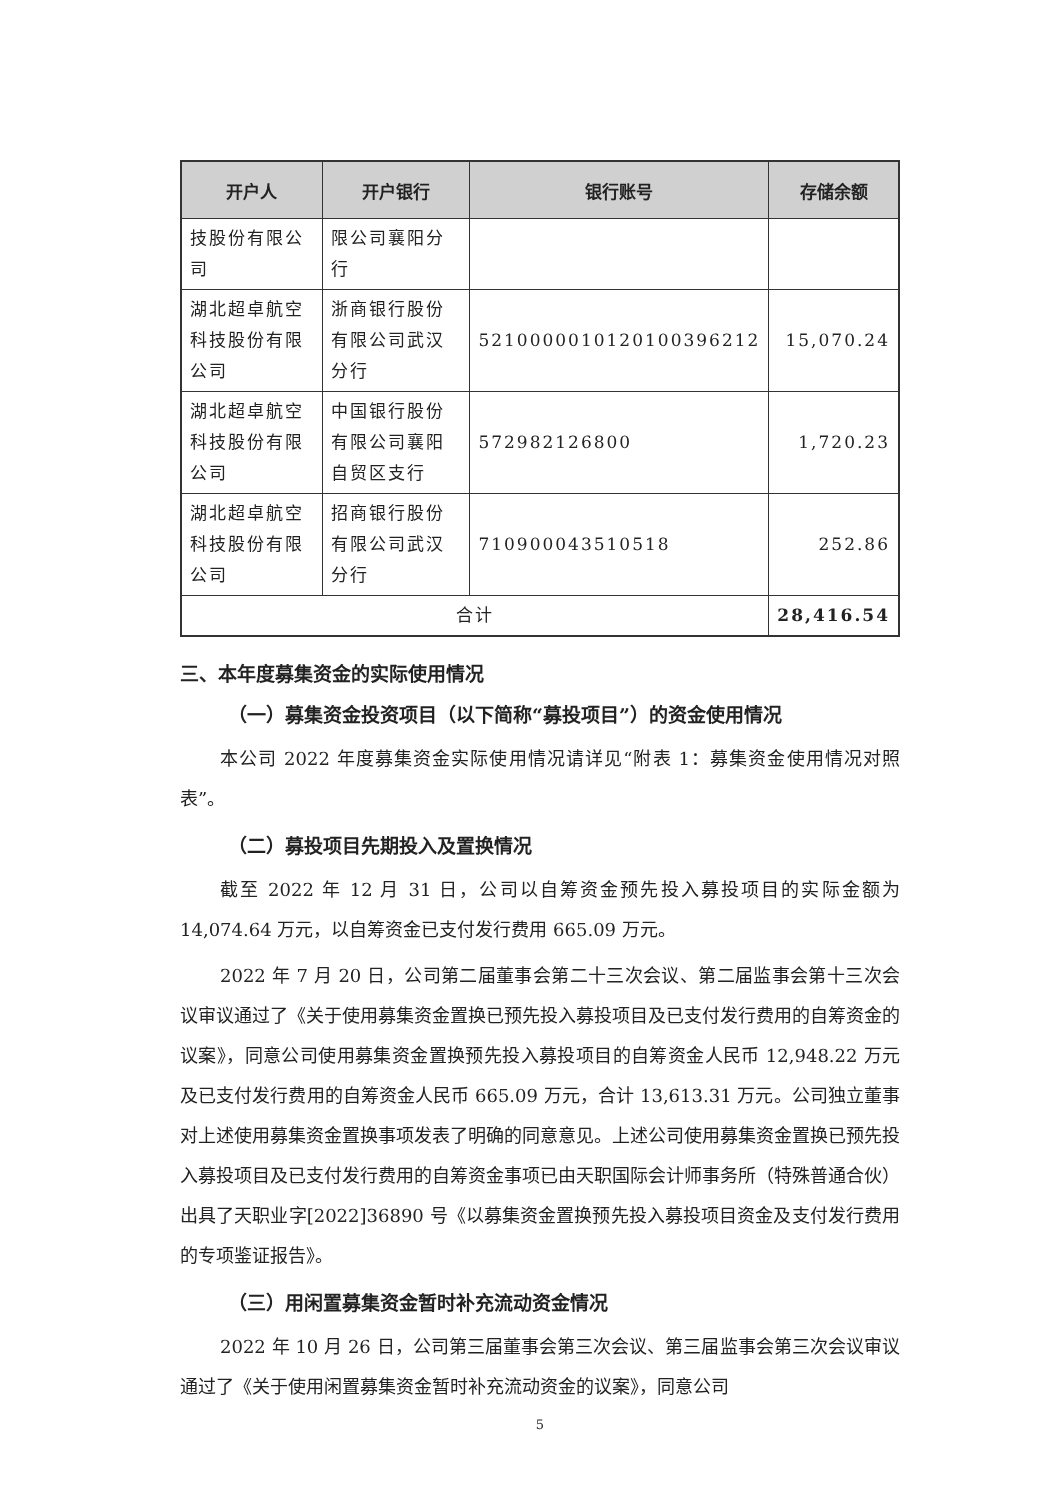| 开户人 | 开户银行 | 银行账号 | 存储余额 |
| --- | --- | --- | --- |
| 技股份有限公司 | 限公司襄阳分行 | | |
| 湖北超卓航空科技股份有限公司 | 浙商银行股份有限公司武汉分行 | 5210000010120100396212 | 15,070.24 |
| 湖北超卓航空科技股份有限公司 | 中国银行股份有限公司襄阳自贸区支行 | 572982126800 | 1,720.23 |
| 湖北超卓航空科技股份有限公司 | 招商银行股份有限公司武汉分行 | 710900043510518 | 252.86 |
| 合计 | | | 28,416.54 |
三、本年度募集资金的实际使用情况
（一）募集资金投资项目（以下简称“募投项目”）的资金使用情况
本公司 2022 年度募集资金实际使用情况请详见“附表 1：募集资金使用情况对照表”。
（二）募投项目先期投入及置换情况
截至 2022 年 12 月 31 日，公司以自筹资金预先投入募投项目的实际金额为 14,074.64 万元，以自筹资金已支付发行费用 665.09 万元。
2022 年 7 月 20 日，公司第二届董事会第二十三次会议、第二届监事会第十三次会议审议通过了《关于使用募集资金置换已预先投入募投项目及已支付发行费用的自筹资金的议案》，同意公司使用募集资金置换预先投入募投项目的自筹资金人民币 12,948.22 万元及已支付发行费用的自筹资金人民币 665.09 万元，合计 13,613.31 万元。公司独立董事对上述使用募集资金置换事项发表了明确的同意意见。上述公司使用募集资金置换已预先投入募投项目及已支付发行费用的自筹资金事项已由天职国际会计师事务所（特殊普通合伙）出具了天职业字[2022]36890 号《以募集资金置换预先投入募投项目资金及支付发行费用的专项鉴证报告》。
（三）用闲置募集资金暂时补充流动资金情况
2022 年 10 月 26 日，公司第三届董事会第三次会议、第三届监事会第三次会议审议通过了《关于使用闲置募集资金暂时补充流动资金的议案》，同意公司
5